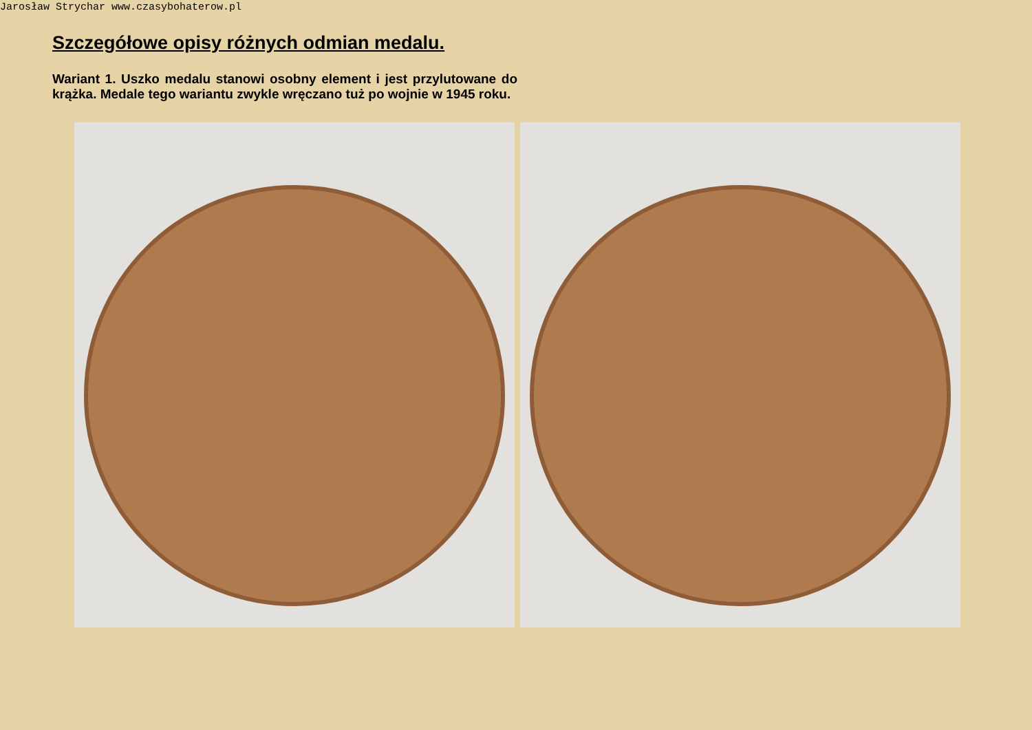Jarosław Strychar www.czasybohaterow.pl
Szczegółowe opisy różnych odmian medalu.
Wariant 1. Uszko medalu stanowi osobny element i jest przylutowane do krążka. Medale tego wariantu zwykle wręczano tuż po wojnie w 1945 roku.